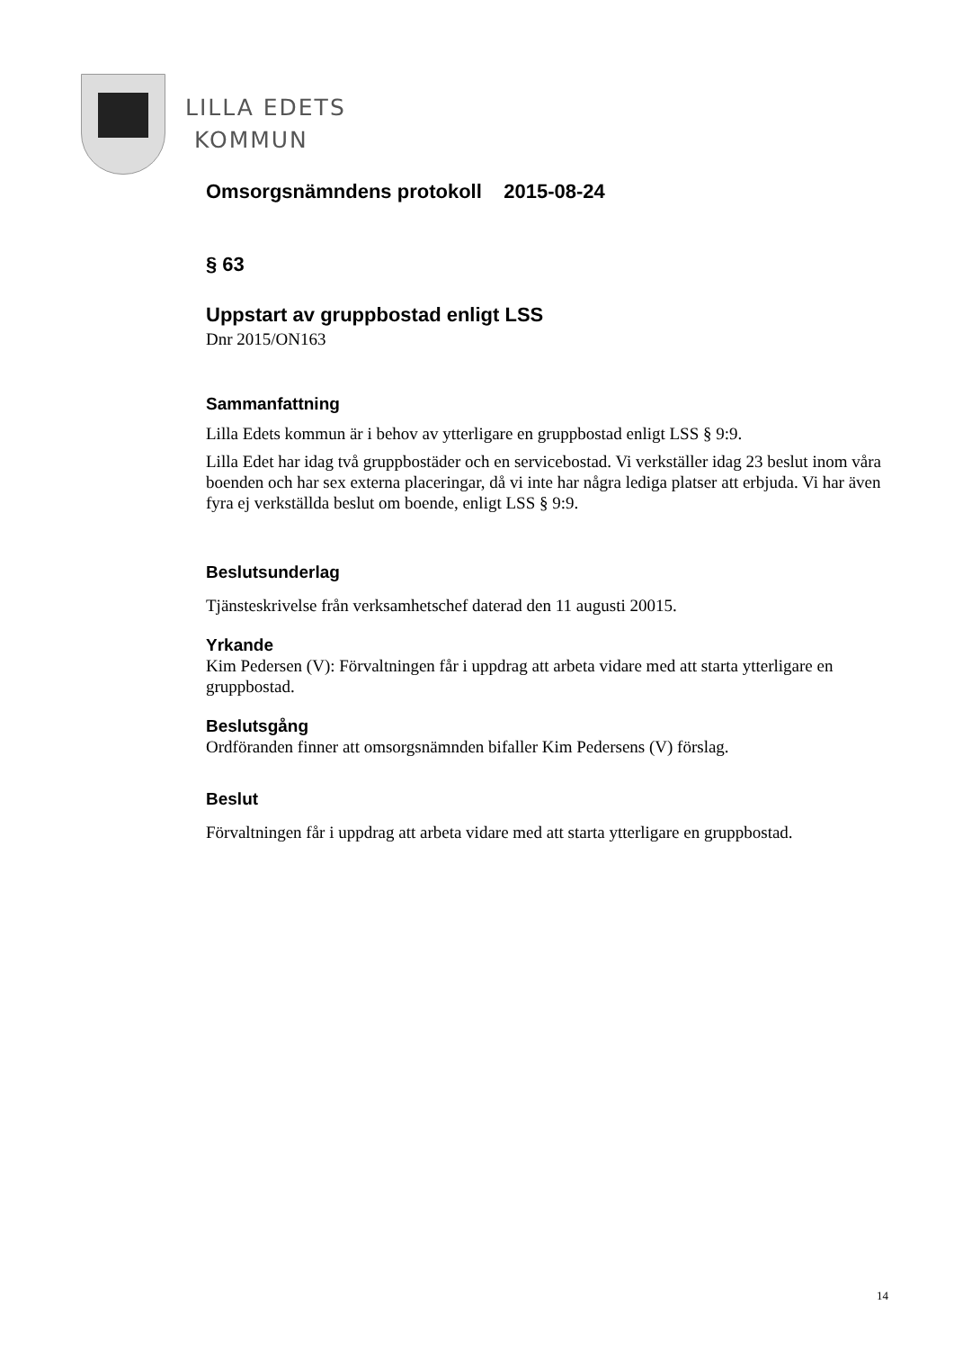LILLA EDETS
KOMMUN
Omsorgsnämndens protokoll 2015-08-24
§ 63
Uppstart av gruppbostad enligt LSS
Dnr 2015/ON163
Sammanfattning
Lilla Edets kommun är i behov av ytterligare en gruppbostad enligt LSS § 9:9.
Lilla Edet har idag två gruppbostäder och en servicebostad. Vi verkställer idag 23 beslut inom våra boenden och har sex externa placeringar, då vi inte har några lediga platser att erbjuda. Vi har även fyra ej verkställda beslut om boende, enligt LSS § 9:9.
Beslutsunderlag
Tjänsteskrivelse från verksamhetschef daterad den 11 augusti 20015.
Yrkande
Kim Pedersen (V): Förvaltningen får i uppdrag att arbeta vidare med att starta ytterligare en gruppbostad.
Beslutsgång
Ordföranden finner att omsorgsnämnden bifaller Kim Pedersens (V) förslag.
Beslut
Förvaltningen får i uppdrag att arbeta vidare med att starta ytterligare en gruppbostad.
14